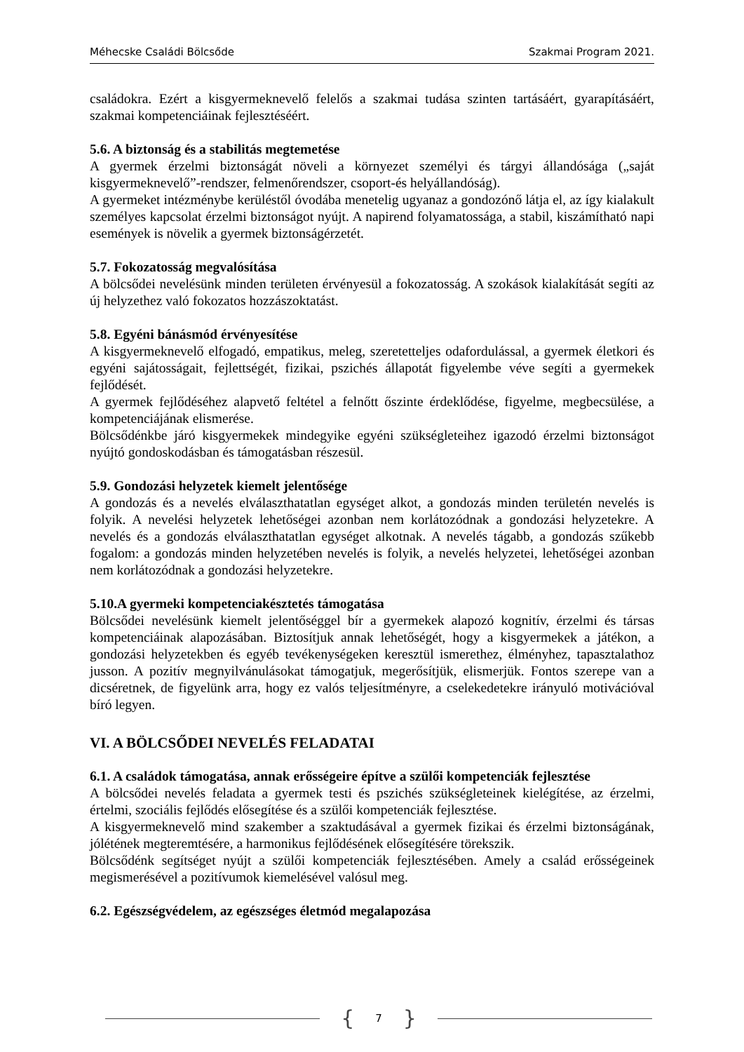Méhecske Családi Bölcsőde Szakmai Program 2021.
családokra. Ezért a kisgyermeknevelő felelős a szakmai tudása szinten tartásáért, gyarapításáért, szakmai kompetenciáinak fejlesztéséért.
5.6. A biztonság és a stabilitás megtemetése
A gyermek érzelmi biztonságát növeli a környezet személyi és tárgyi állandósága („saját kisgyermeknevelő”-rendszer, felmenőrendszer, csoport-és helyállandóság).
A gyermeket intézménybe kerüléstől óvodába menetelig ugyanaz a gondozónő látja el, az így kialakult személyes kapcsolat érzelmi biztonságot nyújt. A napirend folyamatossága, a stabil, kiszámítható napi események is növelik a gyermek biztonságérzetét.
5.7. Fokozatosság megvalósítása
A bölcsődei nevelésünk minden területen érvényesül a fokozatosság. A szokások kialakítását segíti az új helyzethez való fokozatos hozzászoktatást.
5.8. Egyéni bánásmód érvényesítése
A kisgyermeknevelő elfogadó, empatikus, meleg, szeretetteljes odafordulással, a gyermek életkori és egyéni sajátosságait, fejlettségét, fizikai, pszichés állapotát figyelembe véve segíti a gyermekek fejlődését.
A gyermek fejlődéséhez alapvető feltétel a felnőtt őszinte érdeklődése, figyelme, megbecsülése, a kompetenciájának elismerése.
Bölcsődénkbe járó kisgyermekek mindegyike egyéni szükségleteihez igazodó érzelmi biztonságot nyújtó gondoskodásban és támogatásban részesül.
5.9. Gondozási helyzetek kiemelt jelentősége
A gondozás és a nevelés elválaszthatatlan egységet alkot, a gondozás minden területén nevelés is folyik. A nevelési helyzetek lehetőségei azonban nem korlátozódnak a gondozási helyzetekre. A nevelés és a gondozás elválaszthatatlan egységet alkotnak. A nevelés tágabb, a gondozás szűkebb fogalom: a gondozás minden helyzetében nevelés is folyik, a nevelés helyzetei, lehetőségei azonban nem korlátozódnak a gondozási helyzetekre.
5.10.A gyermeki kompetenciakésztetés támogatása
Bölcsődei nevelésünk kiemelt jelentőséggel bír a gyermekek alapozó kognitív, érzelmi és társas kompetenciáinak alapozásában. Biztosítjuk annak lehetőségét, hogy a kisgyermekek a játékon, a gondozási helyzetekben és egyéb tevékenységeken keresztül ismerethez, élményhez, tapasztalathoz jusson. A pozitív megnyilvánulásokat támogatjuk, megerősítjük, elismerjük. Fontos szerepe van a dicséretnek, de figyelünk arra, hogy ez valós teljesítményre, a cselekedetekre irányuló motivációval bíró legyen.
VI. A BÖLCSŐDEI NEVELÉS FELADATAI
6.1. A családok támogatása, annak erősségeire építve a szülői kompetenciák fejlesztése
A bölcsődei nevelés feladata a gyermek testi és pszichés szükségleteinek kielégítése, az érzelmi, értelmi, szociális fejlődés elősegítése és a szülői kompetenciák fejlesztése.
A kisgyermeknevelő mind szakember a szaktudásával a gyermek fizikai és érzelmi biztonságának, jólétének megteremtésére, a harmonikus fejlődésének elősegítésére törekszik.
Bölcsődénk segítséget nyújt a szülői kompetenciák fejlesztésében. Amely a család erősségeinek megismerésével a pozitívumok kiemelésével valósul meg.
6.2. Egészségvédelem, az egészséges életmód megalapozása
{ 7 }